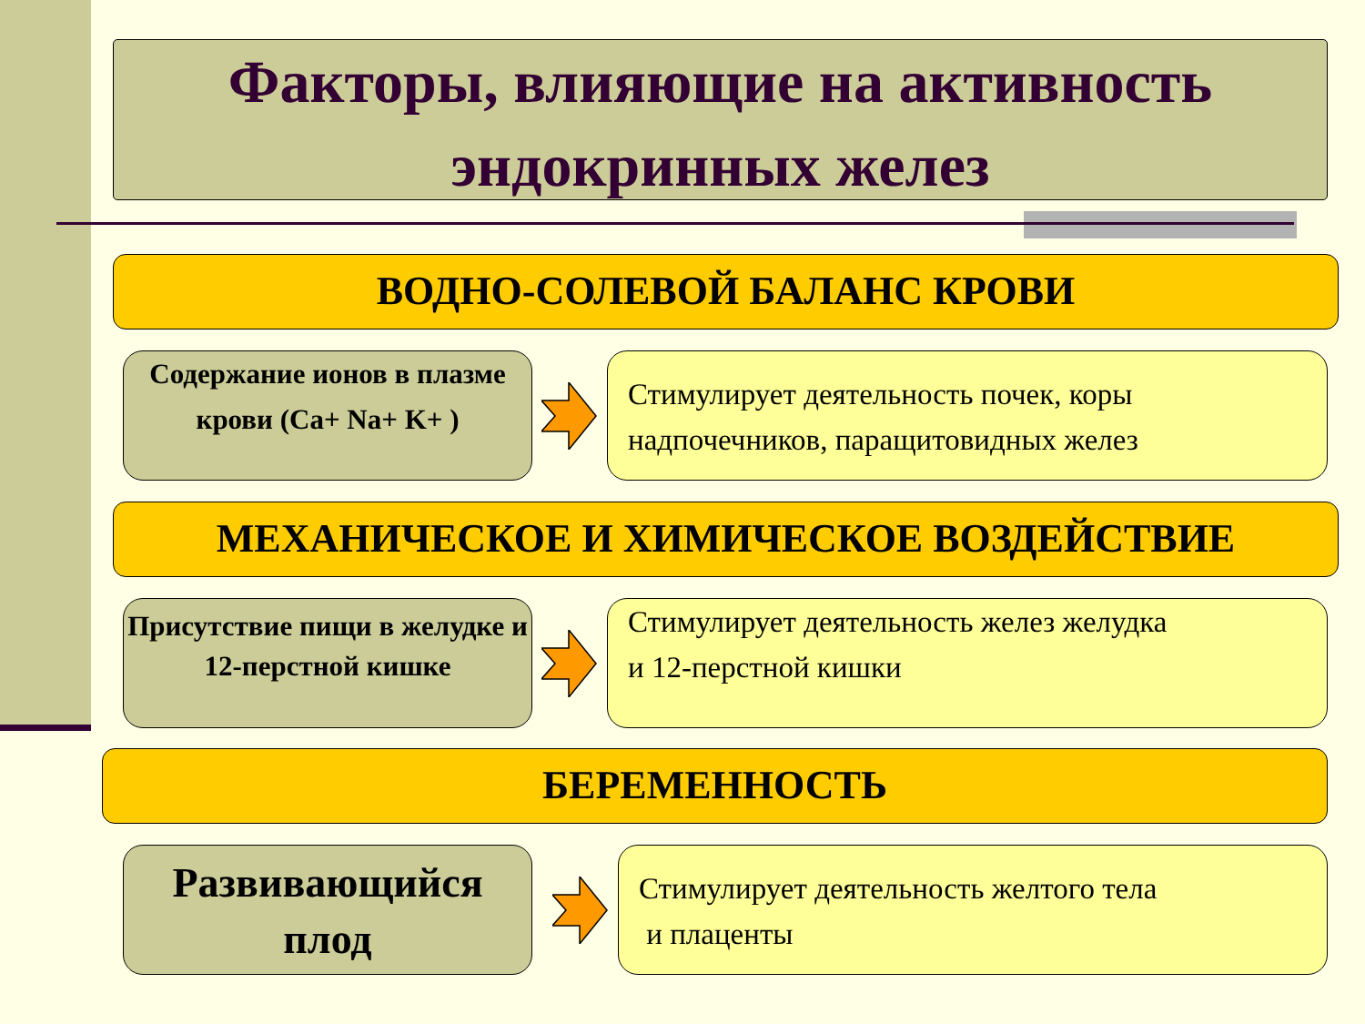Факторы, влияющие на активность эндокринных желез
ВОДНО-СОЛЕВОЙ БАЛАНС КРОВИ
Содержание ионов в плазме крови (Ca+ Na+ K+ )
Стимулирует деятельность почек, коры надпочечников, паращитовидных желез
МЕХАНИЧЕСКОЕ И ХИМИЧЕСКОЕ ВОЗДЕЙСТВИЕ
Присутствие пищи в желудке и 12-перстной кишке
Стимулирует деятельность желез желудка
и 12-перстной кишки
БЕРЕМЕННОСТЬ
Развивающийся плод
Стимулирует деятельность желтого тела
и плаценты